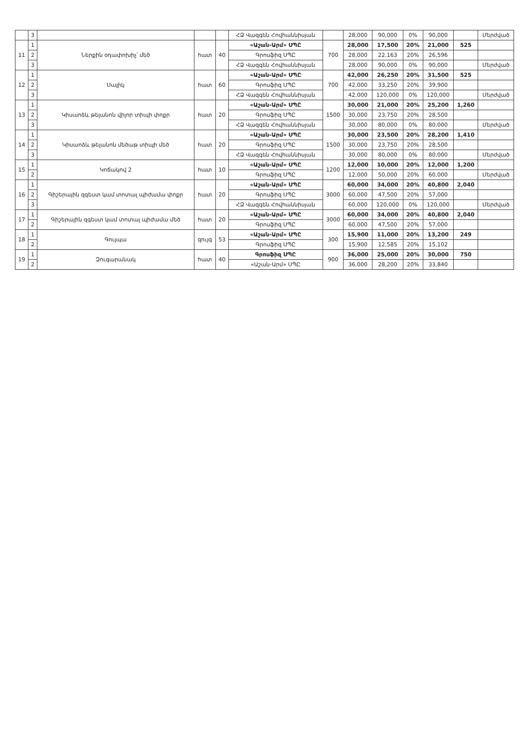| | 3 | | | | ՀՁ Վազգեն Հովհաննիսյան | | 28,000 | 90,000 | 0% | 90,000 | | Մերժված |
| 11 | 1 | Ներքին օդափոխիչ՝ մեծ | հատ | 40 | «Աշան-Արմ» ՍՊԸ | 700 | 28,000 | 17,500 | 20% | 21,000 | 525 | |
| | 2 | | | | Գրոսֆիզ ՍՊԸ | | 28,000 | 22,163 | 20% | 26,596 | | |
| | 3 | | | | ՀՁ Վազգեն Հովհաննիսյան | | 28,000 | 90,000 | 0% | 90,000 | | Մերժված |
| 12 | 1 | Սալիկ | հատ | 60 | «Աշան-Արմ» ՍՊԸ | 700 | 42,000 | 26,250 | 20% | 31,500 | 525 | |
| | 2 | | | | Գրոսֆիզ ՍՊԸ | | 42,000 | 33,250 | 20% | 39,900 | | |
| | 3 | | | | ՀՁ Վազգեն Հովհաննիսյան | | 42,000 | 120,000 | 0% | 120,000 | | Մերժված |
| 13 | 1 | Կիսաոձև թելանոն վիլոր տիպի փոքր | հատ | 20 | «Աշան-Արմ» ՍՊԸ | 1500 | 30,000 | 21,000 | 20% | 25,200 | 1,260 | |
| | 2 | | | | Գրոսֆիզ ՍՊԸ | | 30,000 | 23,750 | 20% | 28,500 | | |
| | 3 | | | | ՀՁ Վազգեն Հովհաննիսյան | | 30,000 | 80,000 | 0% | 80,000 | | Մերժված |
| 14 | 1 | Կիսաոձև թելանոն մեծաթ տիպի մեծ | հատ | 20 | «Աշան-Արմ» ՍՊԸ | 1500 | 30,000 | 23,500 | 20% | 28,200 | 1,410 | |
| | 2 | | | | Գրոսֆիզ ՍՊԸ | | 30,000 | 23,750 | 20% | 28,500 | | |
| | 3 | | | | ՀՁ Վազգեն Հովհաննիսյան | | 30,000 | 80,000 | 0% | 80,000 | | Մերժված |
| 15 | 1 | Կոճակով 2 | հատ | 10 | «Աշան-Արմ» ՍՊԸ | 1200 | 12,000 | 10,000 | 20% | 12,000 | 1,200 | |
| | 2 | | | | Գրոսֆիզ ՍՊԸ | | 12,000 | 50,000 | 20% | 60,000 | | Մերժված |
| 16 | 1 | Գիշերային զգեստ կամ տոտալ պիժամա փոքր | հատ | 20 | «Աշան-Արմ» ՍՊԸ | 3000 | 60,000 | 34,000 | 20% | 40,800 | 2,040 | |
| | 2 | | | | Գրոսֆիզ ՍՊԸ | | 60,000 | 47,500 | 20% | 57,000 | | |
| | 3 | | | | ՀՁ Վազգեն Հովհաննիսյան | | 60,000 | 120,000 | 0% | 120,000 | | Մերժված |
| 17 | 1 | Գիշերային զգեստ կամ տոտալ պիժամա մեծ | հատ | 20 | «Աշան-Արմ» ՍՊԸ | 3000 | 60,000 | 34,000 | 20% | 40,800 | 2,040 | |
| | 2 | | | | Գրոսֆիզ ՍՊԸ | | 60,000 | 47,500 | 20% | 57,000 | | |
| 18 | 1 | Գուլպա | զույգ | 53 | «Աշան-Արմ» ՍՊԸ | 300 | 15,900 | 11,000 | 20% | 13,200 | 249 | |
| | 2 | | | | Գրոսֆիզ ՍՊԸ | | 15,900 | 12,585 | 20% | 15,102 | | |
| 19 | 1 | Զուգարանակ | հատ | 40 | Գրոսֆիզ ՍՊԸ | 900 | 36,000 | 25,000 | 20% | 30,000 | 750 | |
| | 2 | | | | «Աշան-Արմ» ՍՊԸ | | 36,000 | 28,200 | 20% | 33,840 | | |